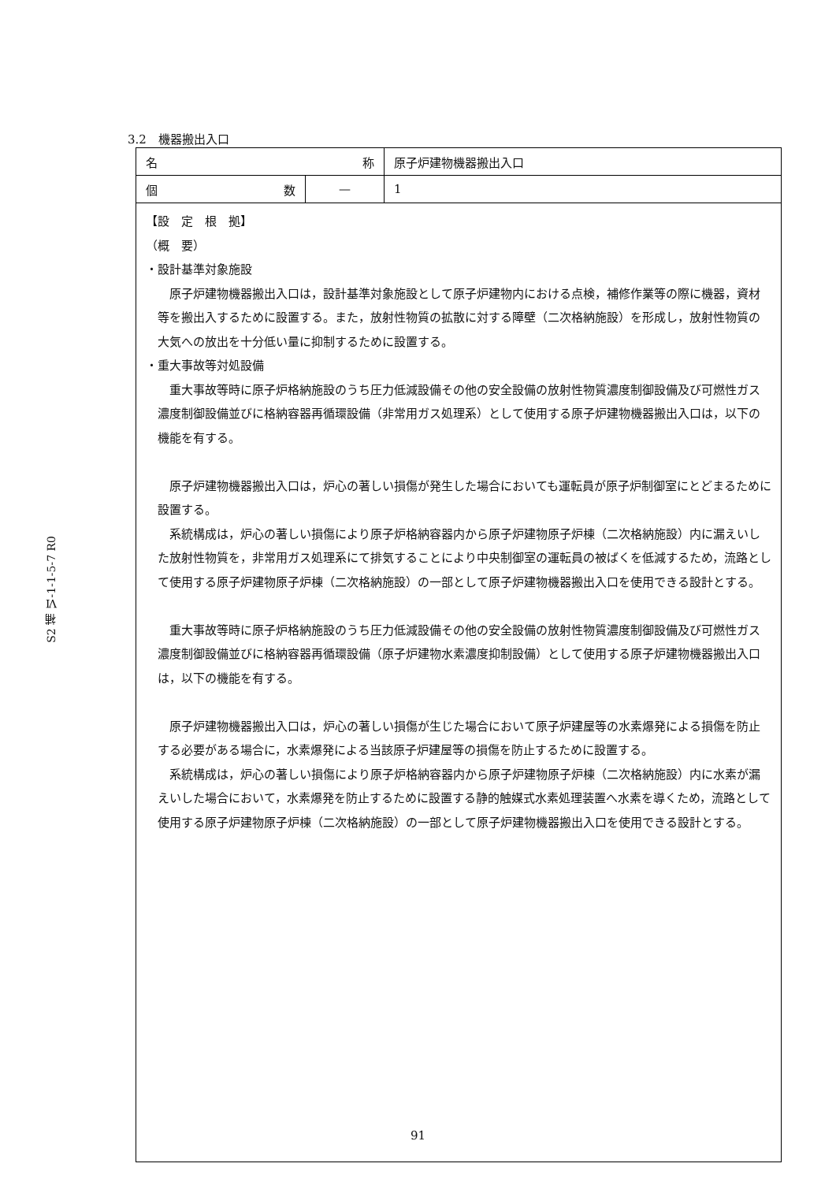3.2　機器搬出入口
S2 補 Ⅵ-1-1-5-7 R0
| 名 称 | | 原子炉建物機器搬出入口 |
| 個 数 | — | 1 |
| 【設 定 根 拠】 （概 要） ・設計基準対象施設 原子炉建物機器搬出入口は，設計基準対象施設として原子炉建物内における点検，補修作業等の際に機器，資材等を搬出入するために設置する。また，放射性物質の拡散に対する障壁（二次格納施設）を形成し，放射性物質の大気への放出を十分低い量に抑制するために設置する。 ・重大事故等対処設備 重大事故等時に原子炉格納施設のうち圧力低減設備その他の安全設備の放射性物質濃度制御設備及び可燃性ガス濃度制御設備並びに格納容器再循環設備（非常用ガス処理系）として使用する原子炉建物機器搬出入口は，以下の機能を有する。 原子炉建物機器搬出入口は，炉心の著しい損傷が発生した場合においても運転員が原子炉制御室にとどまるために設置する。 系統構成は，炉心の著しい損傷により原子炉格納容器内から原子炉建物原子炉棟（二次格納施設）内に漏えいした放射性物質を，非常用ガス処理系にて排気することにより中央制御室の運転員の被ばくを低減するため，流路として使用する原子炉建物原子炉棟（二次格納施設）の一部として原子炉建物機器搬出入口を使用できる設計とする。 重大事故等時に原子炉格納施設のうち圧力低減設備その他の安全設備の放射性物質濃度制御設備及び可燃性ガス濃度制御設備並びに格納容器再循環設備（原子炉建物水素濃度抑制設備）として使用する原子炉建物機器搬出入口は，以下の機能を有する。 原子炉建物機器搬出入口は，炉心の著しい損傷が生じた場合において原子炉建屋等の水素爆発による損傷を防止する必要がある場合に，水素爆発による当該原子炉建屋等の損傷を防止するために設置する。 系統構成は，炉心の著しい損傷により原子炉格納容器内から原子炉建物原子炉棟（二次格納施設）内に水素が漏えいした場合において，水素爆発を防止するために設置する静的触媒式水素処理装置へ水素を導くため，流路として使用する原子炉建物原子炉棟（二次格納施設）の一部として原子炉建物機器搬出入口を使用できる設計とする。 | | |
91